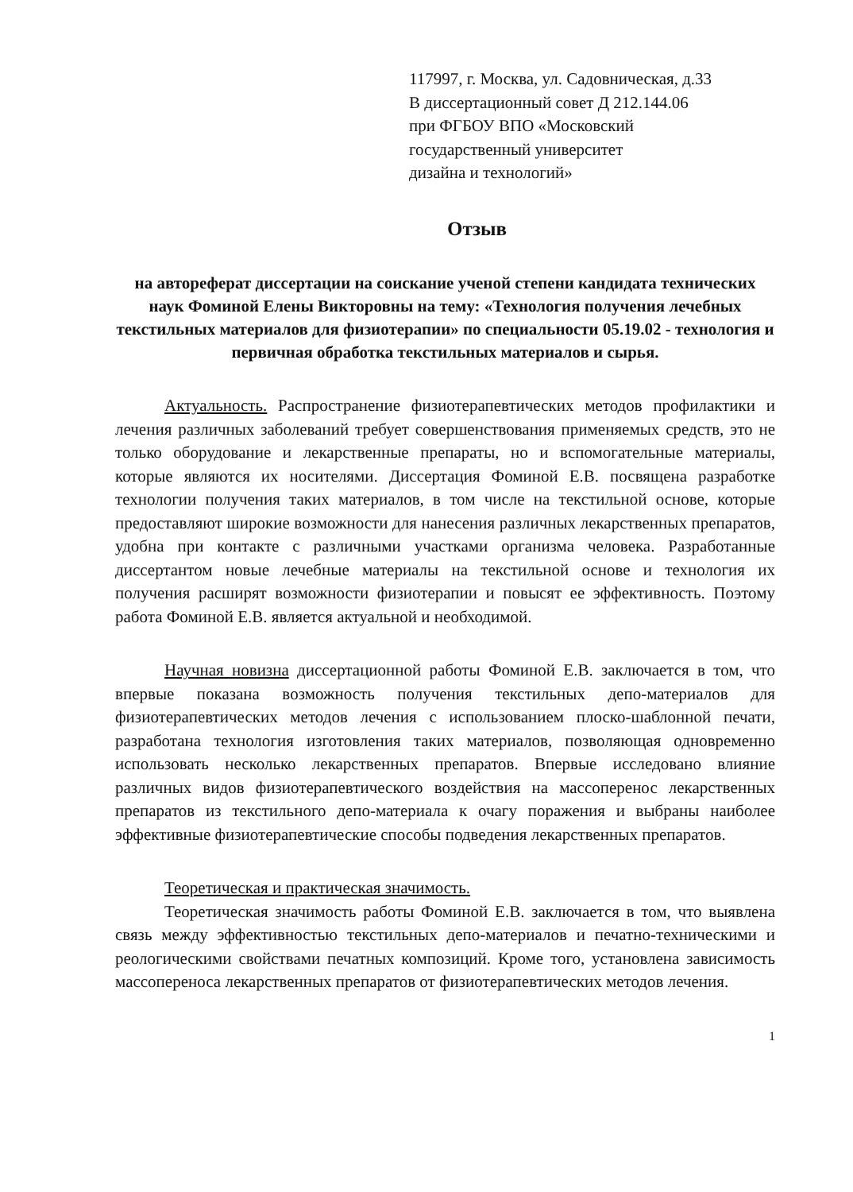117997, г. Москва, ул. Садовническая, д.33
В диссертационный совет Д 212.144.06
при ФГБОУ ВПО «Московский
государственный университет
дизайна и технологий»
Отзыв
на автореферат диссертации на соискание ученой степени кандидата технических наук Фоминой Елены Викторовны на тему: «Технология получения лечебных текстильных материалов для физиотерапии» по специальности 05.19.02 - технология и первичная обработка текстильных материалов и сырья.
Актуальность. Распространение физиотерапевтических методов профилактики и лечения различных заболеваний требует совершенствования применяемых средств, это не только оборудование и лекарственные препараты, но и вспомогательные материалы, которые являются их носителями. Диссертация Фоминой Е.В. посвящена разработке технологии получения таких материалов, в том числе на текстильной основе, которые предоставляют широкие возможности для нанесения различных лекарственных препаратов, удобна при контакте с различными участками организма человека. Разработанные диссертантом новые лечебные материалы на текстильной основе и технология их получения расширят возможности физиотерапии и повысят ее эффективность. Поэтому работа Фоминой Е.В. является актуальной и необходимой.
Научная новизна диссертационной работы Фоминой Е.В. заключается в том, что впервые показана возможность получения текстильных депо-материалов для физиотерапевтических методов лечения с использованием плоско-шаблонной печати, разработана технология изготовления таких материалов, позволяющая одновременно использовать несколько лекарственных препаратов. Впервые исследовано влияние различных видов физиотерапевтического воздействия на массоперенос лекарственных препаратов из текстильного депо-материала к очагу поражения и выбраны наиболее эффективные физиотерапевтические способы подведения лекарственных препаратов.
Теоретическая и практическая значимость.
Теоретическая значимость работы Фоминой Е.В. заключается в том, что выявлена связь между эффективностью текстильных депо-материалов и печатно-техническими и реологическими свойствами печатных композиций. Кроме того, установлена зависимость массопереноса лекарственных препаратов от физиотерапевтических методов лечения.
1